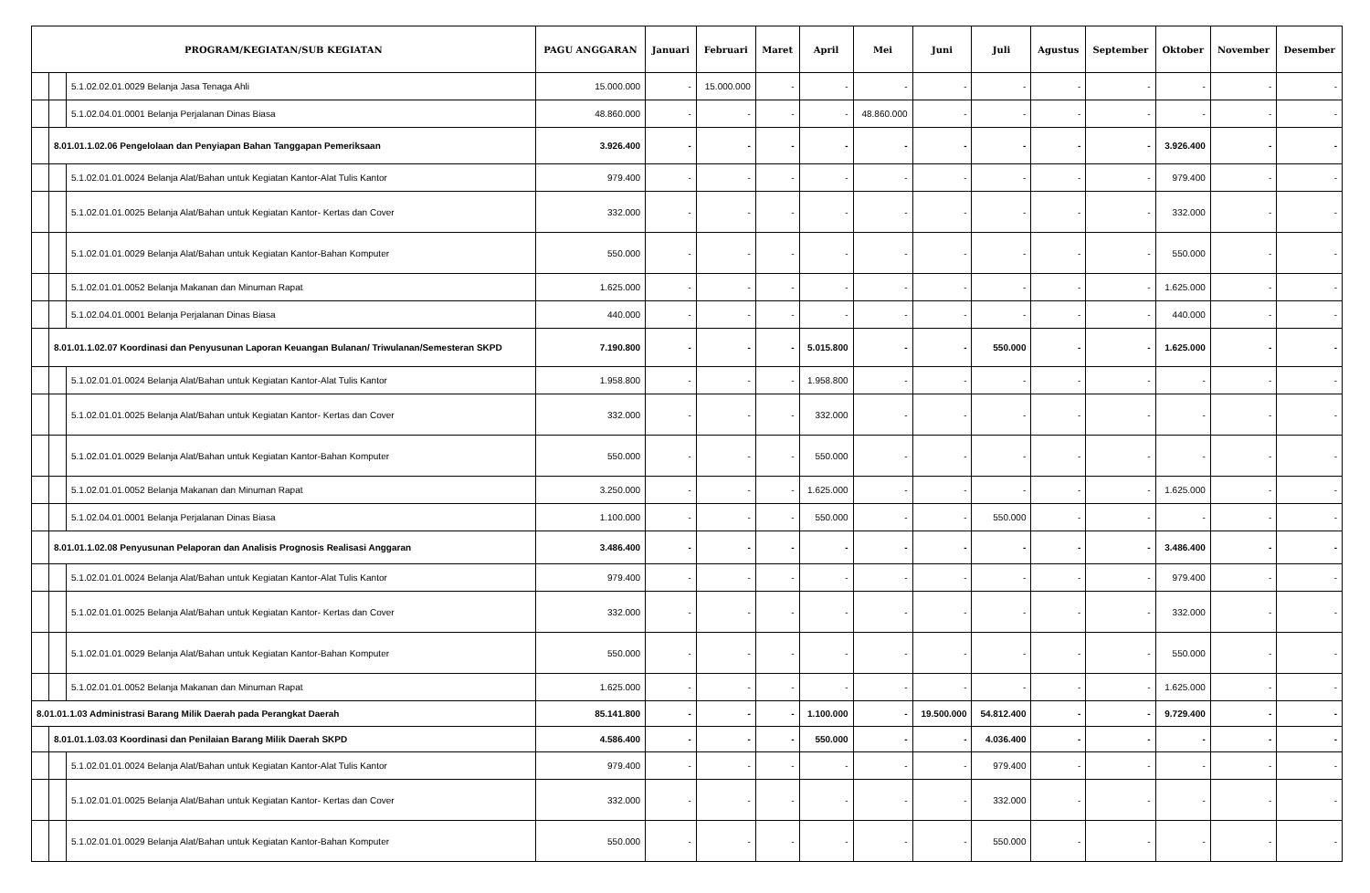| PROGRAM/KEGIATAN/SUB KEGIATAN | | | PAGU ANGGARAN | Januari | Februari | Maret | April | Mei | Juni | Juli | Agustus | September | Oktober | November | Desember |
| --- | --- | --- | --- | --- | --- | --- | --- | --- | --- | --- | --- | --- | --- | --- | --- |
| | | 5.1.02.02.01.0029 Belanja Jasa Tenaga Ahli | 15.000.000 | - | 15.000.000 | - | - | - | - | - | - | - | - | - | - |
| | | 5.1.02.04.01.0001 Belanja Perjalanan Dinas Biasa | 48.860.000 | - | - | - | - | 48.860.000 | - | - | - | - | - | - | - |
| | 8.01.01.1.02.06 Pengelolaan dan Penyiapan Bahan Tanggapan Pemeriksaan | | 3.926.400 | - | - | - | - | - | - | - | - | - | 3.926.400 | - | - |
| | | 5.1.02.01.01.0024 Belanja Alat/Bahan untuk Kegiatan Kantor-Alat Tulis Kantor | 979.400 | - | - | - | - | - | - | - | - | - | 979.400 | - | - |
| | | 5.1.02.01.01.0025 Belanja Alat/Bahan untuk Kegiatan Kantor- Kertas dan Cover | 332.000 | - | - | - | - | - | - | - | - | - | 332.000 | - | - |
| | | 5.1.02.01.01.0029 Belanja Alat/Bahan untuk Kegiatan Kantor-Bahan Komputer | 550.000 | - | - | - | - | - | - | - | - | - | 550.000 | - | - |
| | | 5.1.02.01.01.0052 Belanja Makanan dan Minuman Rapat | 1.625.000 | - | - | - | - | - | - | - | - | - | 1.625.000 | - | - |
| | | 5.1.02.04.01.0001 Belanja Perjalanan Dinas Biasa | 440.000 | - | - | - | - | - | - | - | - | - | 440.000 | - | - |
| | 8.01.01.1.02.07 Koordinasi dan Penyusunan Laporan Keuangan Bulanan/ Triwulanan/Semesteran SKPD | | 7.190.800 | - | - | - | 5.015.800 | - | - | 550.000 | - | - | 1.625.000 | - | - |
| | | 5.1.02.01.01.0024 Belanja Alat/Bahan untuk Kegiatan Kantor-Alat Tulis Kantor | 1.958.800 | - | - | - | 1.958.800 | - | - | - | - | - | - | - | - |
| | | 5.1.02.01.01.0025 Belanja Alat/Bahan untuk Kegiatan Kantor- Kertas dan Cover | 332.000 | - | - | - | 332.000 | - | - | - | - | - | - | - | - |
| | | 5.1.02.01.01.0029 Belanja Alat/Bahan untuk Kegiatan Kantor-Bahan Komputer | 550.000 | - | - | - | 550.000 | - | - | - | - | - | - | - | - |
| | | 5.1.02.01.01.0052 Belanja Makanan dan Minuman Rapat | 3.250.000 | - | - | - | 1.625.000 | - | - | - | - | - | 1.625.000 | - | - |
| | | 5.1.02.04.01.0001 Belanja Perjalanan Dinas Biasa | 1.100.000 | - | - | - | 550.000 | - | - | 550.000 | - | - | - | - | - |
| | 8.01.01.1.02.08 Penyusunan Pelaporan dan Analisis Prognosis Realisasi Anggaran | | 3.486.400 | - | - | - | - | - | - | - | - | - | 3.486.400 | - | - |
| | | 5.1.02.01.01.0024 Belanja Alat/Bahan untuk Kegiatan Kantor-Alat Tulis Kantor | 979.400 | - | - | - | - | - | - | - | - | - | 979.400 | - | - |
| | | 5.1.02.01.01.0025 Belanja Alat/Bahan untuk Kegiatan Kantor- Kertas dan Cover | 332.000 | - | - | - | - | - | - | - | - | - | 332.000 | - | - |
| | | 5.1.02.01.01.0029 Belanja Alat/Bahan untuk Kegiatan Kantor-Bahan Komputer | 550.000 | - | - | - | - | - | - | - | - | - | 550.000 | - | - |
| | | 5.1.02.01.01.0052 Belanja Makanan dan Minuman Rapat | 1.625.000 | - | - | - | - | - | - | - | - | - | 1.625.000 | - | - |
| 8.01.01.1.03 Administrasi Barang Milik Daerah pada Perangkat Daerah | | | 85.141.800 | - | - | - | 1.100.000 | - | 19.500.000 | 54.812.400 | - | - | 9.729.400 | - | - |
| | 8.01.01.1.03.03 Koordinasi dan Penilaian Barang Milik Daerah SKPD | | 4.586.400 | - | - | - | 550.000 | - | - | 4.036.400 | - | - | - | - | - |
| | | 5.1.02.01.01.0024 Belanja Alat/Bahan untuk Kegiatan Kantor-Alat Tulis Kantor | 979.400 | - | - | - | - | - | - | 979.400 | - | - | - | - | - |
| | | 5.1.02.01.01.0025 Belanja Alat/Bahan untuk Kegiatan Kantor- Kertas dan Cover | 332.000 | - | - | - | - | - | - | 332.000 | - | - | - | - | - |
| | | 5.1.02.01.01.0029 Belanja Alat/Bahan untuk Kegiatan Kantor-Bahan Komputer | 550.000 | - | - | - | - | - | - | 550.000 | - | - | - | - | - |